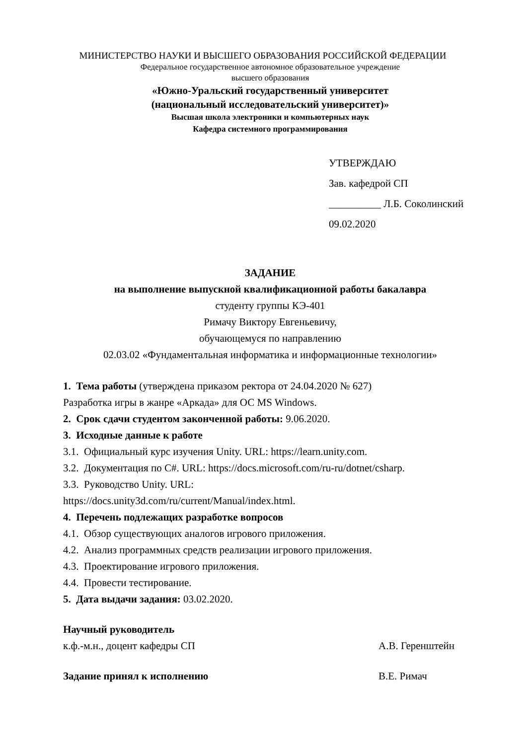МИНИСТЕРСТВО НАУКИ И ВЫСШЕГО ОБРАЗОВАНИЯ РОССИЙСКОЙ ФЕДЕРАЦИИ
Федеральное государственное автономное образовательное учреждение
высшего образования
«Южно-Уральский государственный университет
(национальный исследовательский университет)»
Высшая школа электроники и компьютерных наук
Кафедра системного программирования
УТВЕРЖДАЮ
Зав. кафедрой СП
__________ Л.Б. Соколинский
09.02.2020
ЗАДАНИЕ
на выполнение выпускной квалификационной работы бакалавра
студенту группы КЭ-401
Римачу Виктору Евгеньевичу,
обучающемуся по направлению
02.03.02 «Фундаментальная информатика и информационные технологии»
1. Тема работы (утверждена приказом ректора от 24.04.2020 № 627)
Разработка игры в жанре «Аркада» для ОС MS Windows.
2. Срок сдачи студентом законченной работы: 9.06.2020.
3. Исходные данные к работе
3.1. Официальный курс изучения Unity. URL: https://learn.unity.com.
3.2. Документация по C#. URL: https://docs.microsoft.com/ru-ru/dotnet/csharp.
3.3. Руководство Unity. URL:
https://docs.unity3d.com/ru/current/Manual/index.html.
4. Перечень подлежащих разработке вопросов
4.1. Обзор существующих аналогов игрового приложения.
4.2. Анализ программных средств реализации игрового приложения.
4.3. Проектирование игрового приложения.
4.4. Провести тестирование.
5. Дата выдачи задания: 03.02.2020.
Научный руководитель
к.ф.-м.н., доцент кафедры СП А.В. Геренштейн
Задание принял к исполнению В.Е. Римач